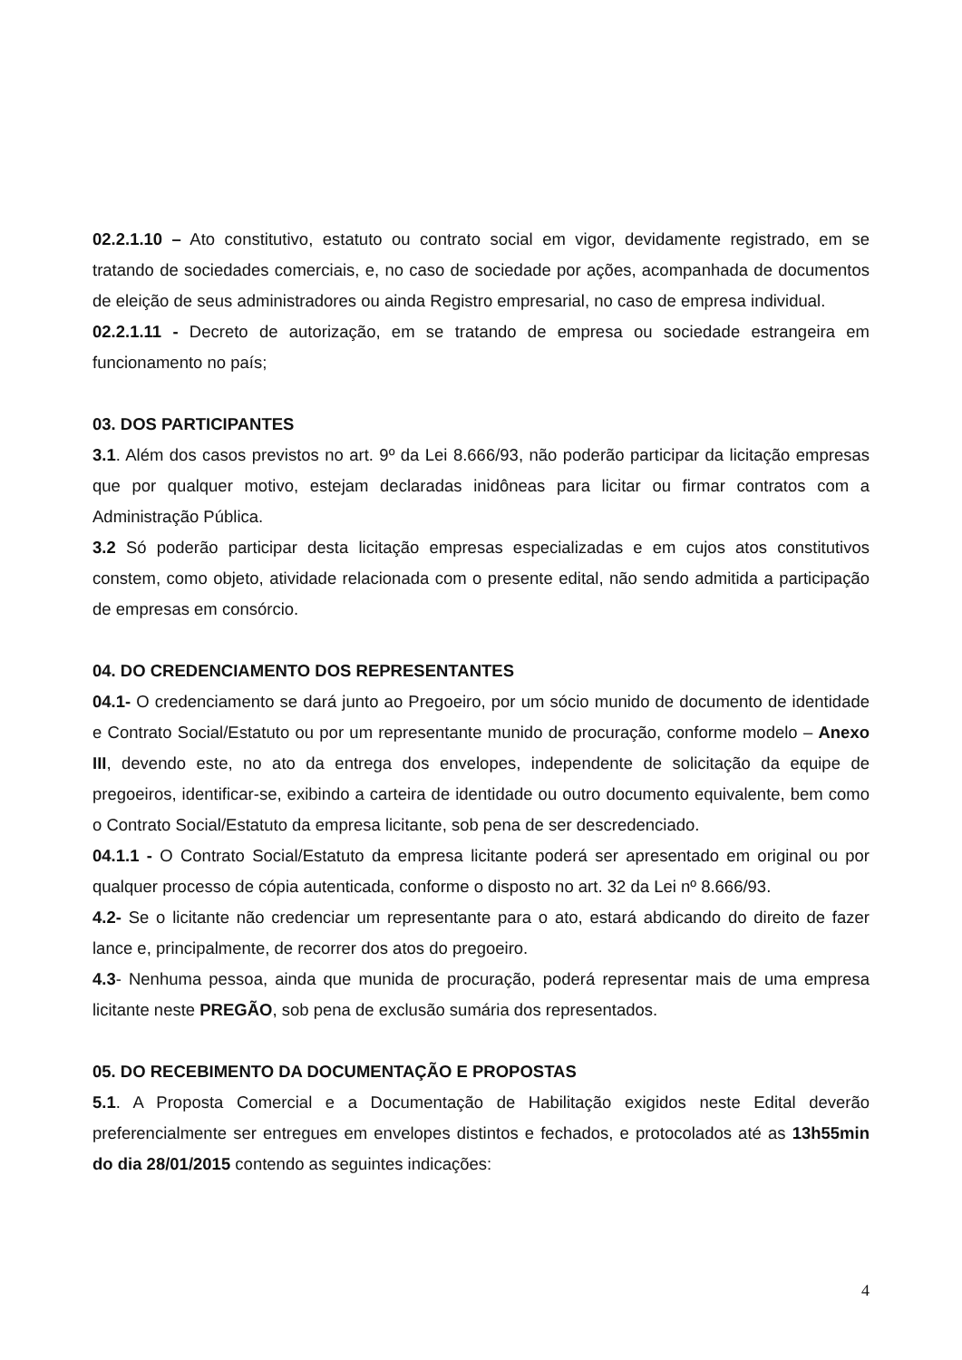02.2.1.10 – Ato constitutivo, estatuto ou contrato social em vigor, devidamente registrado, em se tratando de sociedades comerciais, e, no caso de sociedade por ações, acompanhada de documentos de eleição de seus administradores ou ainda Registro empresarial, no caso de empresa individual.
02.2.1.11 - Decreto de autorização, em se tratando de empresa ou sociedade estrangeira em funcionamento no país;
03. DOS PARTICIPANTES
3.1. Além dos casos previstos no art. 9º da Lei 8.666/93, não poderão participar da licitação empresas que por qualquer motivo, estejam declaradas inidôneas para licitar ou firmar contratos com a Administração Pública.
3.2 Só poderão participar desta licitação empresas especializadas e em cujos atos constitutivos constem, como objeto, atividade relacionada com o presente edital, não sendo admitida a participação de empresas em consórcio.
04. DO CREDENCIAMENTO DOS REPRESENTANTES
04.1- O credenciamento se dará junto ao Pregoeiro, por um sócio munido de documento de identidade e Contrato Social/Estatuto ou por um representante munido de procuração, conforme modelo – Anexo III, devendo este, no ato da entrega dos envelopes, independente de solicitação da equipe de pregoeiros, identificar-se, exibindo a carteira de identidade ou outro documento equivalente, bem como o Contrato Social/Estatuto da empresa licitante, sob pena de ser descredenciado.
04.1.1 - O Contrato Social/Estatuto da empresa licitante poderá ser apresentado em original ou por qualquer processo de cópia autenticada, conforme o disposto no art. 32 da Lei nº 8.666/93.
4.2- Se o licitante não credenciar um representante para o ato, estará abdicando do direito de fazer lance e, principalmente, de recorrer dos atos do pregoeiro.
4.3- Nenhuma pessoa, ainda que munida de procuração, poderá representar mais de uma empresa licitante neste PREGÃO, sob pena de exclusão sumária dos representados.
05. DO RECEBIMENTO DA DOCUMENTAÇÃO E PROPOSTAS
5.1. A Proposta Comercial e a Documentação de Habilitação exigidos neste Edital deverão preferencialmente ser entregues em envelopes distintos e fechados, e protocolados até as 13h55min do dia 28/01/2015 contendo as seguintes indicações:
4